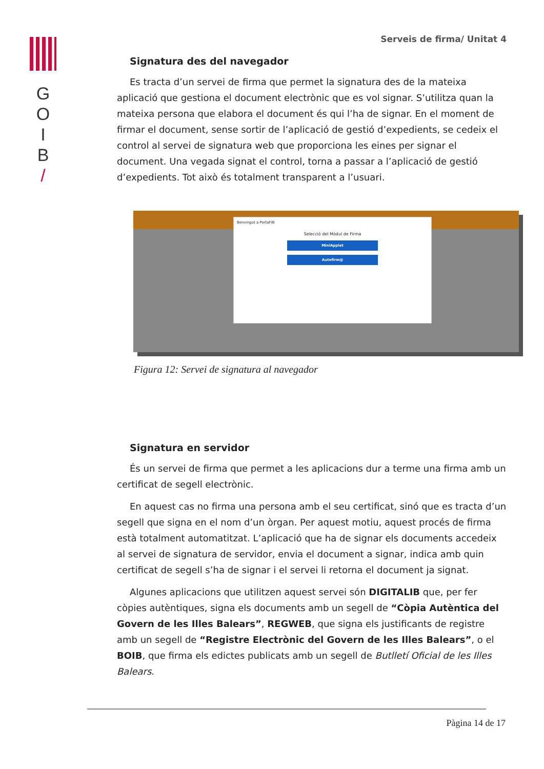G
O
I
B
/
Serveis de firma/ Unitat 4
Signatura des del navegador
Es tracta d’un servei de firma que permet la signatura des de la mateixa aplicació que gestiona el document electrònic que es vol signar. S’utilitza quan la mateixa persona que elabora el document és qui l’ha de signar. En el moment de firmar el document, sense sortir de l’aplicació de gestió d’expedients, se cedeix el control al servei de signatura web que proporciona les eines per signar el document. Una vegada signat el control, torna a passar a l’aplicació de gestió d’expedients. Tot això és totalment transparent a l’usuari.
Benvingut a PortaFIB
Selecció del Mòdul de Firma
MiniApplet
Autofirm@
Figura 12: Servei de signatura al navegador
Signatura en servidor
És un servei de firma que permet a les aplicacions dur a terme una firma amb un certificat de segell electrònic.
En aquest cas no firma una persona amb el seu certificat, sinó que es tracta d’un segell que signa en el nom d’un òrgan. Per aquest motiu, aquest procés de firma està totalment automatitzat. L’aplicació que ha de signar els documents accedeix al servei de signatura de servidor, envia el document a signar, indica amb quin certificat de segell s’ha de signar i el servei li retorna el document ja signat.
Algunes aplicacions que utilitzen aquest servei són DIGITALIB que, per fer còpies autèntiques, signa els documents amb un segell de “Còpia Autèntica del Govern de les Illes Balears”, REGWEB, que signa els justificants de registre amb un segell de “Registre Electrònic del Govern de les Illes Balears”, o el BOIB, que firma els edictes publicats amb un segell de Butlletí Oficial de les Illes Balears.
Pàgina 14 de 17